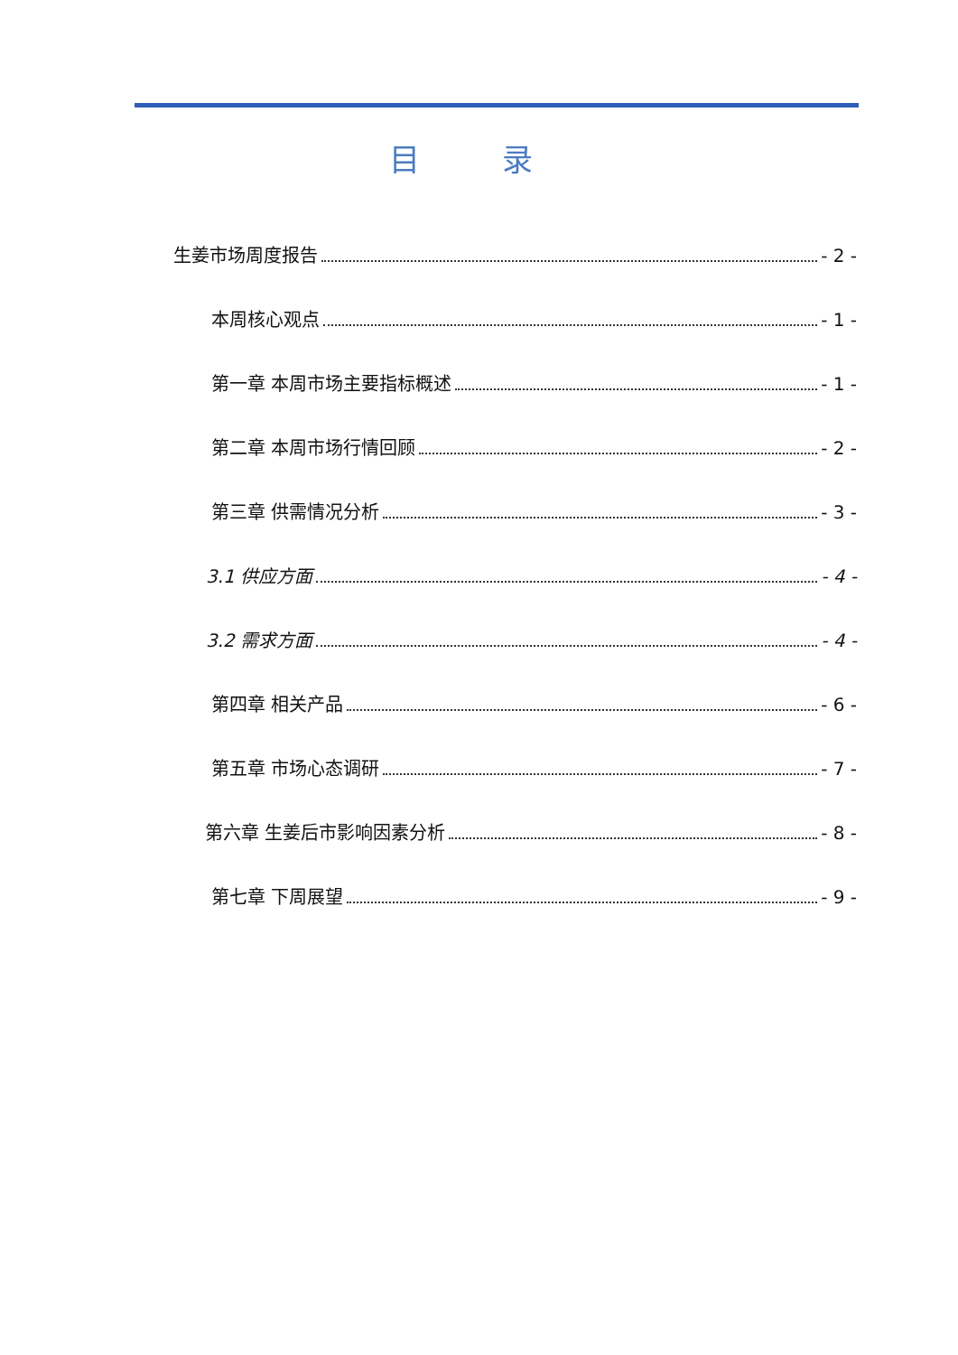目 录
生姜市场周度报告 - 2 -
本周核心观点 - 1 -
第一章 本周市场主要指标概述 - 1 -
第二章 本周市场行情回顾 - 2 -
第三章 供需情况分析 - 3 -
3.1 供应方面 - 4 -
3.2 需求方面 - 4 -
第四章 相关产品 - 6 -
第五章 市场心态调研 - 7 -
第六章 生姜后市影响因素分析 - 8 -
第七章 下周展望 - 9 -